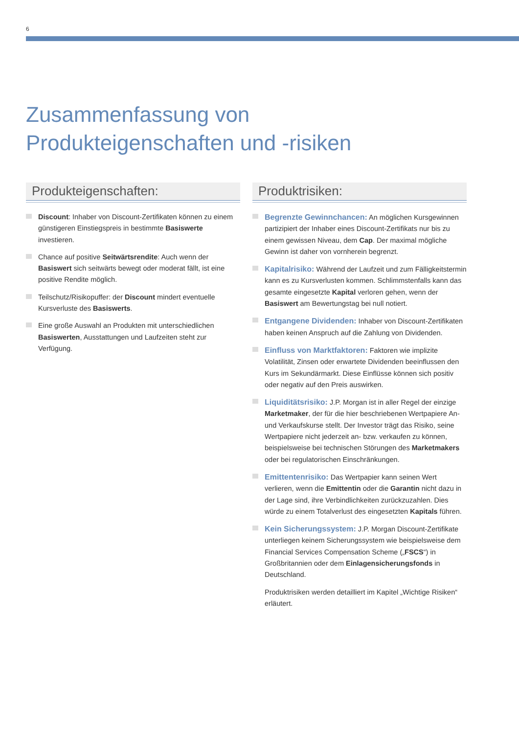6
Zusammenfassung von
Produkteigenschaften und -risiken
Produkteigenschaften:
Discount: Inhaber von Discount-Zertifikaten können zu einem günstigeren Einstiegspreis in bestimmte Basiswerte investieren.
Chance auf positive Seitwärtsrendite: Auch wenn der Basiswert sich seitwärts bewegt oder moderat fällt, ist eine positive Rendite möglich.
Teilschutz/Risikopuffer: der Discount mindert eventuelle Kursverluste des Basiswerts.
Eine große Auswahl an Produkten mit unterschiedlichen Basiswerten, Ausstattungen und Laufzeiten steht zur Verfügung.
Produktrisiken:
Begrenzte Gewinnchancen: An möglichen Kursgewinnen partizipiert der Inhaber eines Discount-Zertifikats nur bis zu einem gewissen Niveau, dem Cap. Der maximal mögliche Gewinn ist daher von vornherein begrenzt.
Kapitalrisiko: Während der Laufzeit und zum Fälligkeitstermin kann es zu Kursverlusten kommen. Schlimmstenfalls kann das gesamte eingesetzte Kapital verloren gehen, wenn der Basiswert am Bewertungstag bei null notiert.
Entgangene Dividenden: Inhaber von Discount-Zertifikaten haben keinen Anspruch auf die Zahlung von Dividenden.
Einfluss von Marktfaktoren: Faktoren wie implizite Volatilität, Zinsen oder erwartete Dividenden beeinflussen den Kurs im Sekundärmarkt. Diese Einflüsse können sich positiv oder negativ auf den Preis auswirken.
Liquiditätsrisiko: J.P. Morgan ist in aller Regel der einzige Marketmaker, der für die hier beschriebenen Wertpapiere An- und Verkaufskurse stellt. Der Investor trägt das Risiko, seine Wertpapiere nicht jederzeit an- bzw. verkaufen zu können, beispielsweise bei technischen Störungen des Marketmakers oder bei regulatorischen Einschränkungen.
Emittentenrisiko: Das Wertpapier kann seinen Wert verlieren, wenn die Emittentin oder die Garantin nicht dazu in der Lage sind, ihre Verbindlichkeiten zurückzuzahlen. Dies würde zu einem Totalverlust des eingesetzten Kapitals führen.
Kein Sicherungssystem: J.P. Morgan Discount-Zertifikate unterliegen keinem Sicherungssystem wie beispielsweise dem Financial Services Compensation Scheme („FSCS“) in Großbritannien oder dem Einlagensicherungsfonds in Deutschland.
Produktrisiken werden detailliert im Kapitel „Wichtige Risiken“ erläutert.